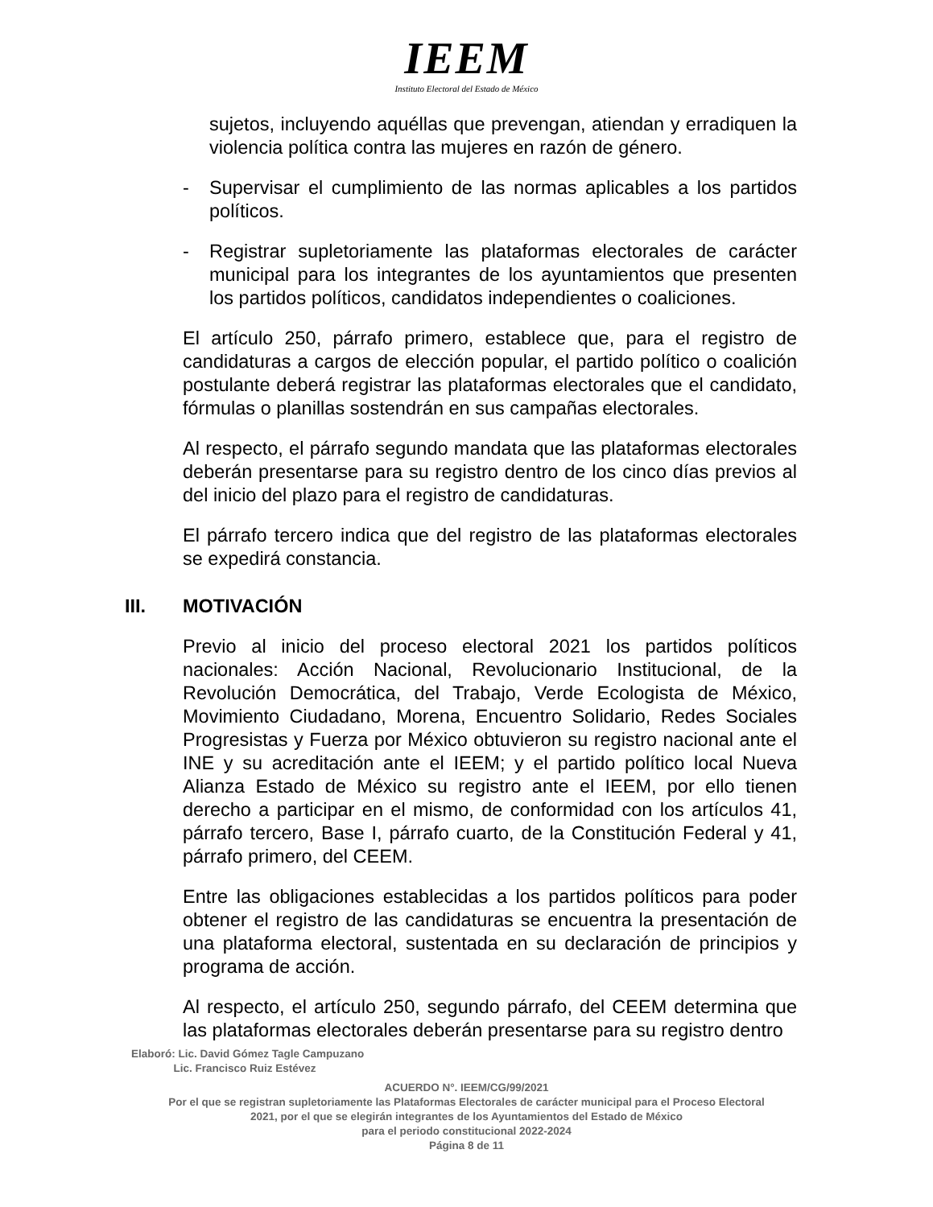IEEM
Instituto Electoral del Estado de México
sujetos, incluyendo aquéllas que prevengan, atiendan y erradiquen la violencia política contra las mujeres en razón de género.
- Supervisar el cumplimiento de las normas aplicables a los partidos políticos.
- Registrar supletoriamente las plataformas electorales de carácter municipal para los integrantes de los ayuntamientos que presenten los partidos políticos, candidatos independientes o coaliciones.
El artículo 250, párrafo primero, establece que, para el registro de candidaturas a cargos de elección popular, el partido político o coalición postulante deberá registrar las plataformas electorales que el candidato, fórmulas o planillas sostendrán en sus campañas electorales.
Al respecto, el párrafo segundo mandata que las plataformas electorales deberán presentarse para su registro dentro de los cinco días previos al del inicio del plazo para el registro de candidaturas.
El párrafo tercero indica que del registro de las plataformas electorales se expedirá constancia.
III. MOTIVACIÓN
Previo al inicio del proceso electoral 2021 los partidos políticos nacionales: Acción Nacional, Revolucionario Institucional, de la Revolución Democrática, del Trabajo, Verde Ecologista de México, Movimiento Ciudadano, Morena, Encuentro Solidario, Redes Sociales Progresistas y Fuerza por México obtuvieron su registro nacional ante el INE y su acreditación ante el IEEM; y el partido político local Nueva Alianza Estado de México su registro ante el IEEM, por ello tienen derecho a participar en el mismo, de conformidad con los artículos 41, párrafo tercero, Base I, párrafo cuarto, de la Constitución Federal y 41, párrafo primero, del CEEM.
Entre las obligaciones establecidas a los partidos políticos para poder obtener el registro de las candidaturas se encuentra la presentación de una plataforma electoral, sustentada en su declaración de principios y programa de acción.
Al respecto, el artículo 250, segundo párrafo, del CEEM determina que las plataformas electorales deberán presentarse para su registro dentro
Elaboró: Lic. David Gómez Tagle Campuzano
Lic. Francisco Ruiz Estévez
ACUERDO N°. IEEM/CG/99/2021
Por el que se registran supletoriamente las Plataformas Electorales de carácter municipal para el Proceso Electoral
2021, por el que se elegirán integrantes de los Ayuntamientos del Estado de México
para el periodo constitucional 2022-2024
Página 8 de 11